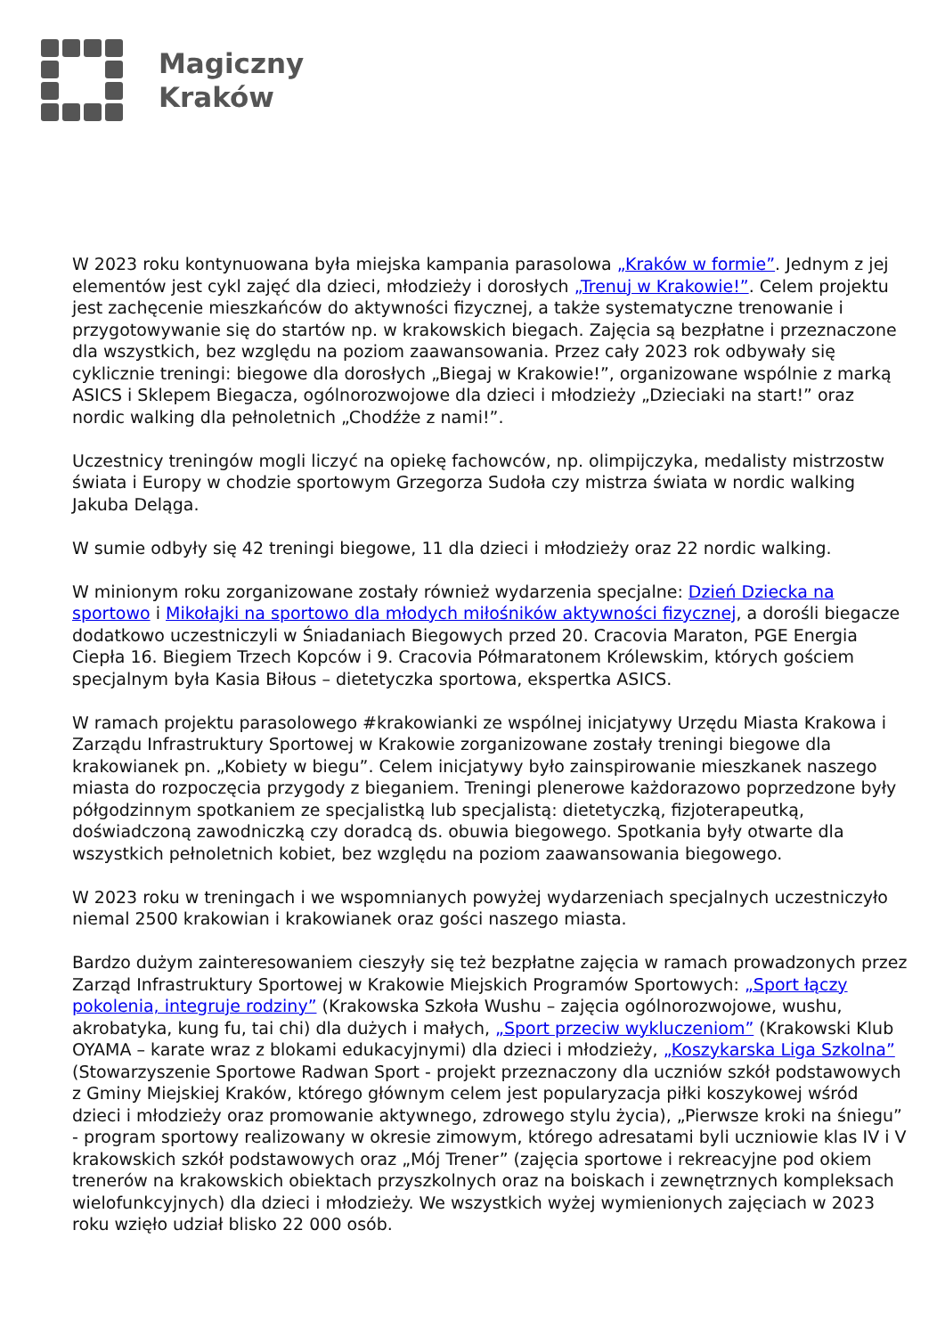Magiczny
Kraków
W 2023 roku kontynuowana była miejska kampania parasolowa „Kraków w formie”. Jednym z jej elementów jest cykl zajęć dla dzieci, młodzieży i dorosłych „Trenuj w Krakowie!”. Celem projektu jest zachęcenie mieszkańców do aktywności fizycznej, a także systematyczne trenowanie i przygotowywanie się do startów np. w krakowskich biegach. Zajęcia są bezpłatne i przeznaczone dla wszystkich, bez względu na poziom zaawansowania. Przez cały 2023 rok odbywały się cyklicznie treningi: biegowe dla dorosłych „Biegaj w Krakowie!”, organizowane wspólnie z marką ASICS i Sklepem Biegacza, ogólnorozwojowe dla dzieci i młodzieży „Dzieciaki na start!” oraz nordic walking dla pełnoletnich „Chodźże z nami!”.
Uczestnicy treningów mogli liczyć na opiekę fachowców, np. olimpijczyka, medalisty mistrzostw świata i Europy w chodzie sportowym Grzegorza Sudoła czy mistrza świata w nordic walking Jakuba Deląga.
W sumie odbyły się 42 treningi biegowe, 11 dla dzieci i młodzieży oraz 22 nordic walking.
W minionym roku zorganizowane zostały również wydarzenia specjalne: Dzień Dziecka na sportowo i Mikołajki na sportowo dla młodych miłośników aktywności fizycznej, a dorośli biegacze dodatkowo uczestniczyli w Śniadaniach Biegowych przed 20. Cracovia Maraton, PGE Energia Ciepła 16. Biegiem Trzech Kopców i 9. Cracovia Półmaratonem Królewskim, których gościem specjalnym była Kasia Biłous – dietetyczka sportowa, ekspertka ASICS.
W ramach projektu parasolowego #krakowianki ze wspólnej inicjatywy Urzędu Miasta Krakowa i Zarządu Infrastruktury Sportowej w Krakowie zorganizowane zostały treningi biegowe dla krakowianek pn. „Kobiety w biegu”. Celem inicjatywy było zainspirowanie mieszkanek naszego miasta do rozpoczęcia przygody z bieganiem. Treningi plenerowe każdorazowo poprzedzone były półgodzinnym spotkaniem ze specjalistką lub specjalistą: dietetyczką, fizjoterapeutką, doświadczoną zawodniczką czy doradcą ds. obuwia biegowego. Spotkania były otwarte dla wszystkich pełnoletnich kobiet, bez względu na poziom zaawansowania biegowego.
W 2023 roku w treningach i we wspomnianych powyżej wydarzeniach specjalnych uczestniczyło niemal 2500 krakowian i krakowianek oraz gości naszego miasta.
Bardzo dużym zainteresowaniem cieszyły się też bezpłatne zajęcia w ramach prowadzonych przez Zarząd Infrastruktury Sportowej w Krakowie Miejskich Programów Sportowych: „Sport łączy pokolenia, integruje rodziny” (Krakowska Szkoła Wushu – zajęcia ogólnorozwojowe, wushu, akrobatyka, kung fu, tai chi) dla dużych i małych, „Sport przeciw wykluczeniom” (Krakowski Klub OYAMA – karate wraz z blokami edukacyjnymi) dla dzieci i młodzieży, „Koszykarska Liga Szkolna” (Stowarzyszenie Sportowe Radwan Sport - projekt przeznaczony dla uczniów szkół podstawowych z Gminy Miejskiej Kraków, którego głównym celem jest popularyzacja piłki koszykowej wśród dzieci i młodzieży oraz promowanie aktywnego, zdrowego stylu życia), „Pierwsze kroki na śniegu” - program sportowy realizowany w okresie zimowym, którego adresatami byli uczniowie klas IV i V krakowskich szkół podstawowych oraz „Mój Trener” (zajęcia sportowe i rekreacyjne pod okiem trenerów na krakowskich obiektach przyszkolnych oraz na boiskach i zewnętrznych kompleksach wielofunkcyjnych) dla dzieci i młodzieży. We wszystkich wyżej wymienionych zajęciach w 2023 roku wzięło udział blisko 22 000 osób.